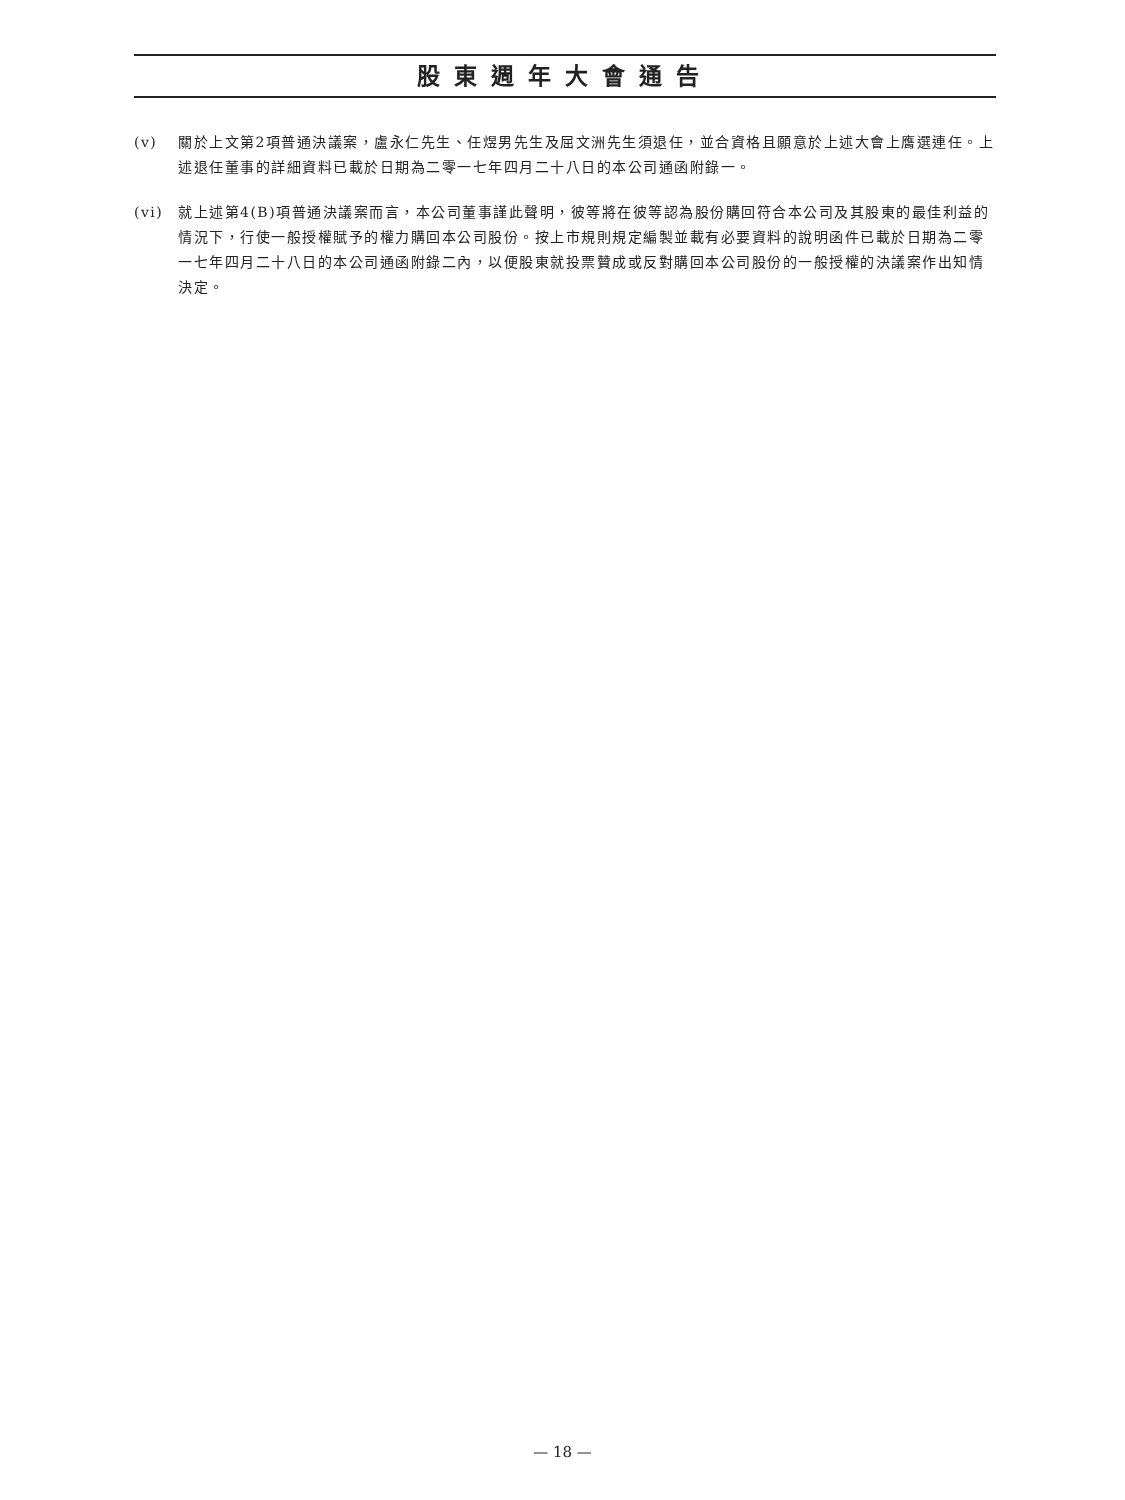股東週年大會通告
(v) 關於上文第2項普通決議案，盧永仁先生、任煜男先生及屈文洲先生須退任，並合資格且願意於上述大會上膺選連任。上述退任董事的詳細資料已載於日期為二零一七年四月二十八日的本公司通函附錄一。
(vi) 就上述第4(B)項普通決議案而言，本公司董事謹此聲明，彼等將在彼等認為股份購回符合本公司及其股東的最佳利益的情況下，行使一般授權賦予的權力購回本公司股份。按上市規則規定編製並載有必要資料的說明函件已載於日期為二零一七年四月二十八日的本公司通函附錄二內，以便股東就投票贊成或反對購回本公司股份的一般授權的決議案作出知情決定。
— 18 —